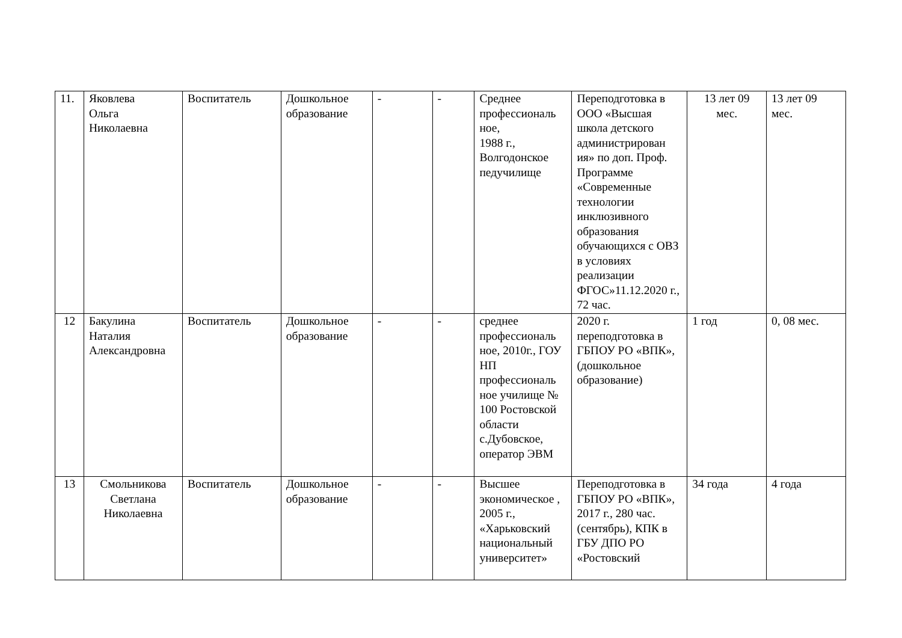| 11. | Яковлева Ольга Николаевна | Воспитатель | Дошкольное образование | - | - | Среднее профессиональ ное, 1988 г., Волгодонское педучилище | Переподготовка в ООО «Высшая школа детского администрирован ия» по доп. Проф. Программе «Современные технологии инклюзивного образования обучающихся с ОВЗ в условиях реализации ФГОС»11.12.2020 г., 72 час. | 13 лет 09 мес. | 13 лет 09 мес. |
| 12 | Бакулина Наталия Александровна | Воспитатель | Дошкольное образование | - | - | среднее профессиональ ное, 2010г., ГОУ НП профессиональ ное училище № 100 Ростовской области с.Дубовское, оператор ЭВМ | 2020 г. переподготовка в ГБПОУ РО «ВПК», (дошкольное образование) | 1 год | 0, 08 мес. |
| 13 | Смольникова Светлана Николаевна | Воспитатель | Дошкольное образование | - | - | Высшее экономическое , 2005 г., «Харьковский национальный университет» | Переподготовка в ГБПОУ РО «ВПК», 2017 г., 280 час. (сентябрь), КПК в ГБУ ДПО РО «Ростовский | 34 года | 4 года |